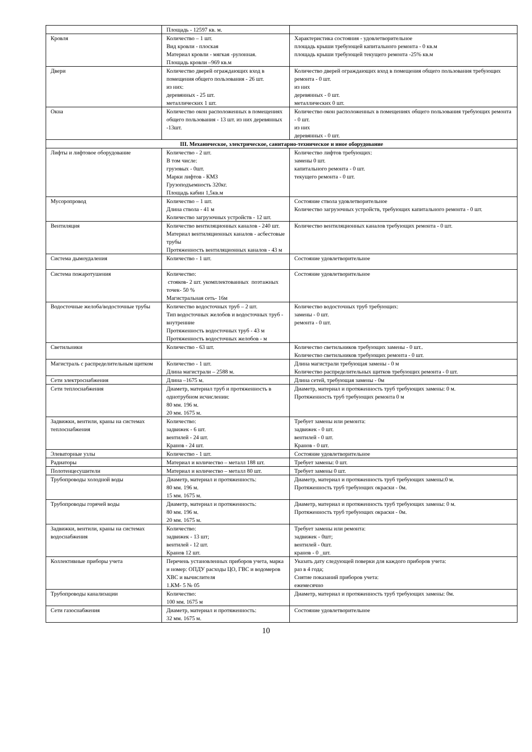| | Площадь - 12597 кв. м. | |
| Кровля | Количество – 1 шт. Вид кровли - плоская Материал кровли - мягкая -рулонная. Площадь кровли –969 кв.м | Характеристика состояния - удовлетворительное площадь крыши требующей капитального ремонта - 0 кв.м площадь крыши требующей текущего ремонта -25% кв.м |
| Двери | Количество дверей ограждающих вход в помещения общего пользования - 26 шт. из них: деревянных - 25 шт. металлических 1 шт. | Количество дверей ограждающих вход в помещения общего пользования требующих ремонта - 0 шт. из них деревянных - 0 шт. металлических 0 шт. |
| Окна | Количество окон расположенных в помещениях общего пользования - 13 шт. из них деревянных -13шт. | Количество окон расположенных в помещениях общего пользования требующих ремонта - 0 шт. из них деревянных - 0 шт. |
| III. Механическое, электрическое, санитарно-техническое и иное оборудование | | |
| Лифты и лифтовое оборудование | Количество - 2 шт. В том числе: грузовых - 0шт. Марки лифтов - КМЗ Грузоподъемность 320кг. Площадь кабин 1,5кв.м | Количество лифтов требующих: замены 0 шт. капитального ремонта - 0 шт. текущего ремонта - 0 шт. |
| Мусоропровод | Количество – 1 шт. Длина ствола - 41 м Количество загрузочных устройств - 12 шт. | Состояние ствола удовлетворительное Количество загрузочных устройств, требующих капитального ремонта - 0 шт. |
| Вентиляция | Количество вентиляционных каналов - 240 шт. Материал вентиляционных каналов - асбестовые трубы Протяженность вентиляционных каналов - 43 м | Количество вентиляционных каналов требующих ремонта - 0 шт. |
| Система дымоудаления | Количество - 1 шт. | Состояние удовлетворительное |
| Система пожаротушения | Количество: стояков- 2 шт. укомплектованных поэтажных точек- 50 % Магистральная сеть- 16м | Состояние удовлетворительное |
| Водосточные желоба/водосточные трубы | Количество водосточных труб – 2 шт. Тип водосточных желобов и водосточных труб - внутренние Протяженность водосточных труб - 43 м Протяженность водосточных желобов - м | Количество водосточных труб требующих: замены - 0 шт. ремонта - 0 шт. |
| Светильники | Количество - 63 шт. | Количество светильников требующих замены - 0 шт.. Количество светильников требующих ремонта - 0 шт. |
| Магистраль с распределительным щитком | Количество - 1 шт. Длина магистрали – 2588 м. | Длина магистрали требующая замены - 0 м Количество распределительных щитков требующих ремонта - 0 шт. |
| Сети электроснабжения | Длина –1675 м. | Длина сетей, требующая замены - 0м |
| Сети теплоснабжения | Диаметр, материал труб и протяженность в однотрубном исчислении: 80 мм. 196 м. 20 мм. 1675 м. | Диаметр, материал и протяженность труб требующих замены: 0 м. Протяженность труб требующих ремонта 0 м |
| Задвижки, вентили, краны на системах теплоснабжения | Количество: задвижек - 6 шт. вентилей - 24 шт. Кранов - 24 шт. | Требует замены или ремонта: задвижек - 0 шт. вентилей - 0 шт. Кранов - 0 шт. |
| Элеваторные узлы | Количество - 1 шт. | Состояние удовлетворительное |
| Радиаторы | Материал и количество – металл 188 шт. | Требует замены: 0 шт. |
| Полотенцесушители | Материал и количество – металл 80 шт. | Требует замены 0 шт. |
| Трубопроводы холодной воды | Диаметр, материал и протяженность: 80 мм. 196 м. 15 мм. 1675 м. | Диаметр, материал и протяженность труб требующих замены:0 м. Протяженность труб требующих окраски - 0м. |
| Трубопроводы горячей воды | Диаметр, материал и протяженность: 80 мм. 196 м. 20 мм. 1675 м. | Диаметр, материал и протяженность труб требующих замены: 0 м. Протяженность труб требующих окраски - 0м. |
| Задвижки, вентили, краны на системах водоснабжения | Количество: задвижек - 13 шт; вентилей - 12 шт. Кранов 12 шт. | Требует замены или ремонта: задвижек - 0шт; вентилей - 0шт. кранов - 0 _шт. |
| Коллективные приборы учета | Перечень установленных приборов учета, марка и номер: ОПДУ расходы ЦО, ГВС и водомеров ХВС и вычислителя 1.КМ- 5 № 05 | Указать дату следующей поверки для каждого приборов учета: раз в 4 года; Снятие показаний приборов учета: ежемесячно |
| Трубопроводы канализации | Количество: 100 мм. 1675 м | Диаметр, материал и протяженность труб требующих замены: 0м. |
| Сети газоснабжения | Диаметр, материал и протяженность: 32 мм. 1675 м. | Состояние удовлетворительное |
10